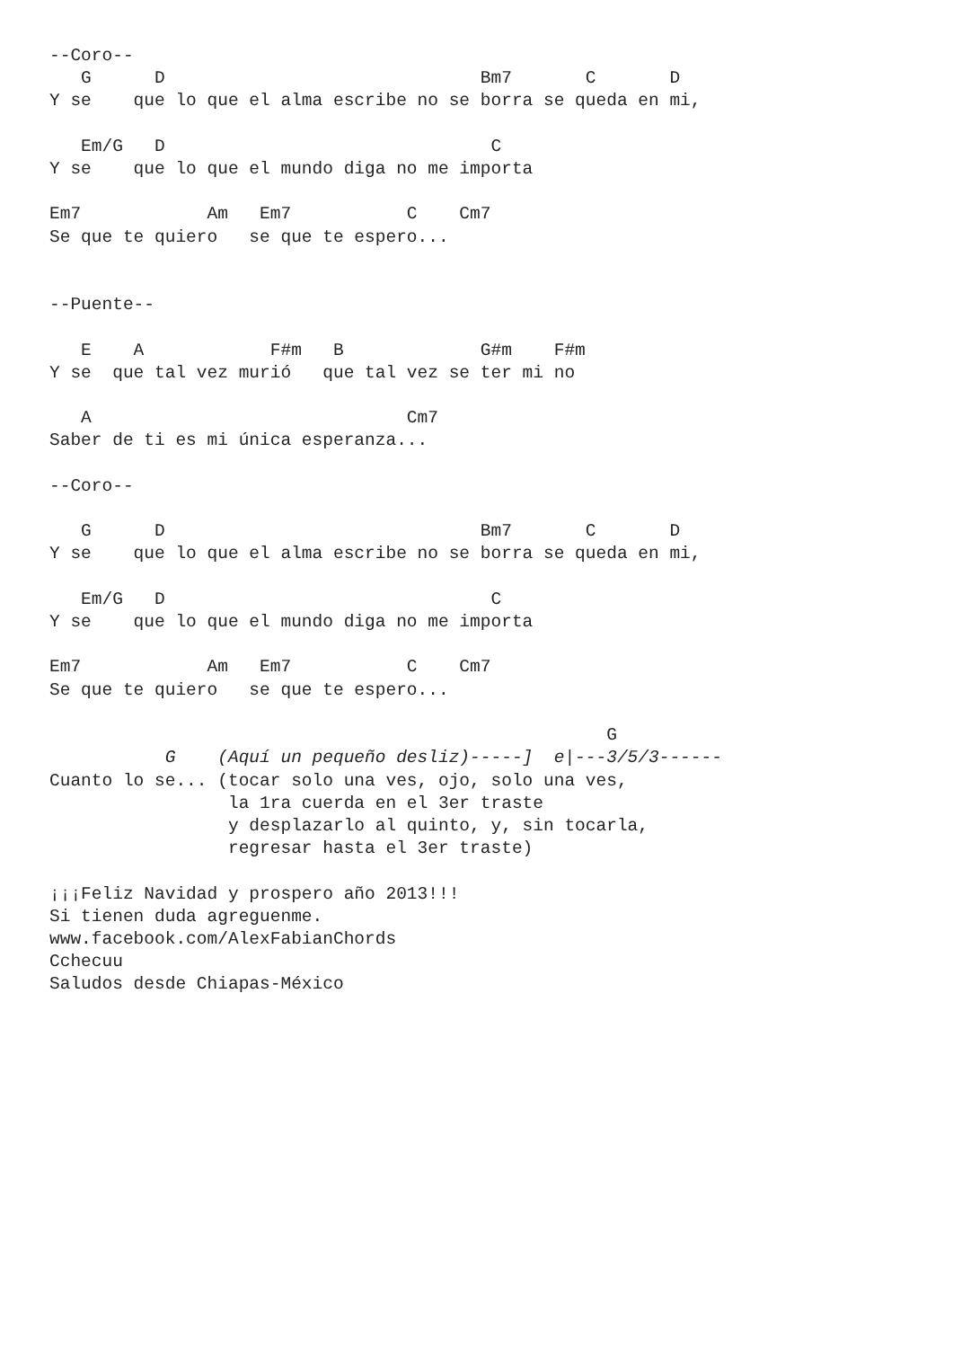--Coro--
   G      D                              Bm7       C       D
Y se    que lo que el alma escribe no se borra se queda en mi,

   Em/G   D                               C
Y se    que lo que el mundo diga no me importa

Em7            Am   Em7           C    Cm7
Se que te quiero   se que te espero...


--Puente--

   E    A            F#m   B             G#m    F#m
Y se  que tal vez murió   que tal vez se ter mi no

   A                              Cm7
Saber de ti es mi única esperanza...

--Coro--

   G      D                              Bm7       C       D
Y se    que lo que el alma escribe no se borra se queda en mi,

   Em/G   D                               C
Y se    que lo que el mundo diga no me importa

Em7            Am   Em7           C    Cm7
Se que te quiero   se que te espero...

                                                     G
           G    (Aquí un pequeño desliz)-----]  e|---3/5/3------
Cuanto lo se... (tocar solo una ves, ojo, solo una ves,
                 la 1ra cuerda en el 3er traste
                 y desplazarlo al quinto, y, sin tocarla,
                 regresar hasta el 3er traste)

¡¡¡Feliz Navidad y prospero año 2013!!!
Si tienen duda agreguenme.
www.facebook.com/AlexFabianChords
Cchecuu
Saludos desde Chiapas-México